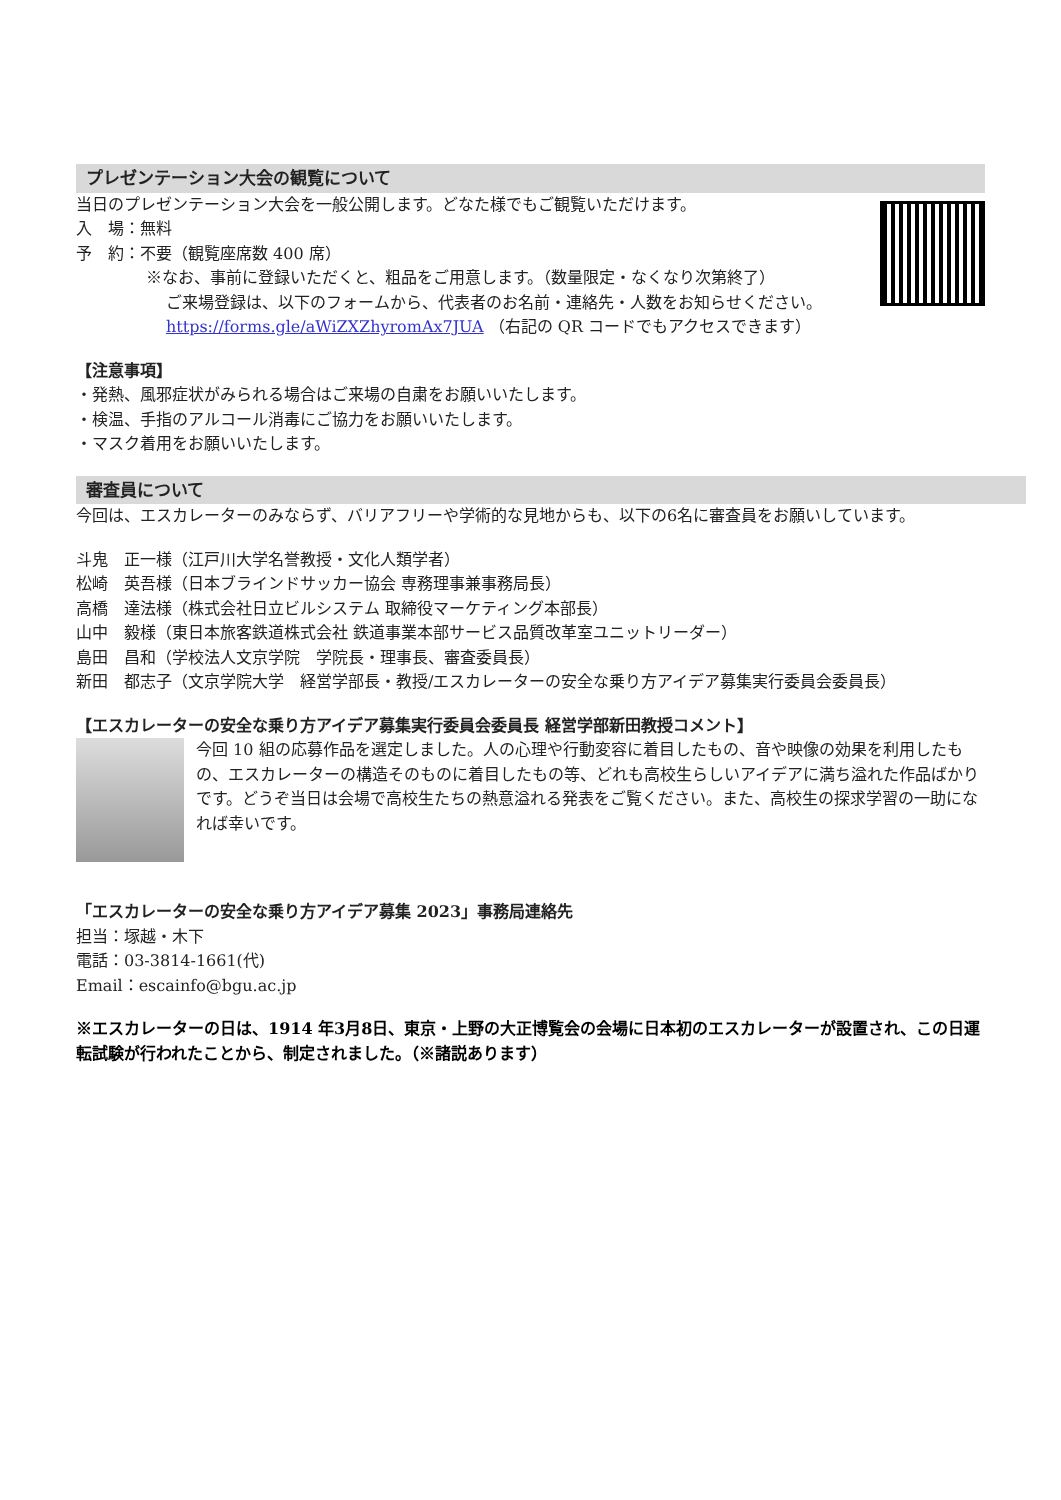プレゼンテーション大会の観覧について
当日のプレゼンテーション大会を一般公開します。どなた様でもご観覧いただけます。
入　場：無料
予　約：不要（観覧座席数 400 席）
※なお、事前に登録いただくと、粗品をご用意します。（数量限定・なくなり次第終了）
ご来場登録は、以下のフォームから、代表者のお名前・連絡先・人数をお知らせください。
https://forms.gle/aWiZXZhyromAx7JUA （右記の QR コードでもアクセスできます）
【注意事項】
・発熱、風邪症状がみられる場合はご来場の自粛をお願いいたします。
・検温、手指のアルコール消毒にご協力をお願いいたします。
・マスク着用をお願いいたします。
審査員について
今回は、エスカレーターのみならず、バリアフリーや学術的な見地からも、以下の6名に審査員をお願いしています。
斗鬼　正一様（江戸川大学名誉教授・文化人類学者）
松崎　英吾様（日本ブラインドサッカー協会 専務理事兼事務局長）
高橋　達法様（株式会社日立ビルシステム 取締役マーケティング本部長）
山中　毅様（東日本旅客鉄道株式会社 鉄道事業本部サービス品質改革室ユニットリーダー）
島田　昌和（学校法人文京学院　学院長・理事長、審査委員長）
新田　都志子（文京学院大学　経営学部長・教授/エスカレーターの安全な乗り方アイデア募集実行委員会委員長）
【エスカレーターの安全な乗り方アイデア募集実行委員会委員長 経営学部新田教授コメント】
今回 10 組の応募作品を選定しました。人の心理や行動変容に着目したもの、音や映像の効果を利用したもの、エスカレーターの構造そのものに着目したもの等、どれも高校生らしいアイデアに満ち溢れた作品ばかりです。どうぞ当日は会場で高校生たちの熱意溢れる発表をご覧ください。また、高校生の探求学習の一助になれば幸いです。
「エスカレーターの安全な乗り方アイデア募集 2023」事務局連絡先
担当：塚越・木下
電話：03-3814-1661(代)
Email：escainfo@bgu.ac.jp
※エスカレーターの日は、1914 年3月8日、東京・上野の大正博覧会の会場に日本初のエスカレーターが設置され、この日運転試験が行われたことから、制定されました。（※諸説あります）